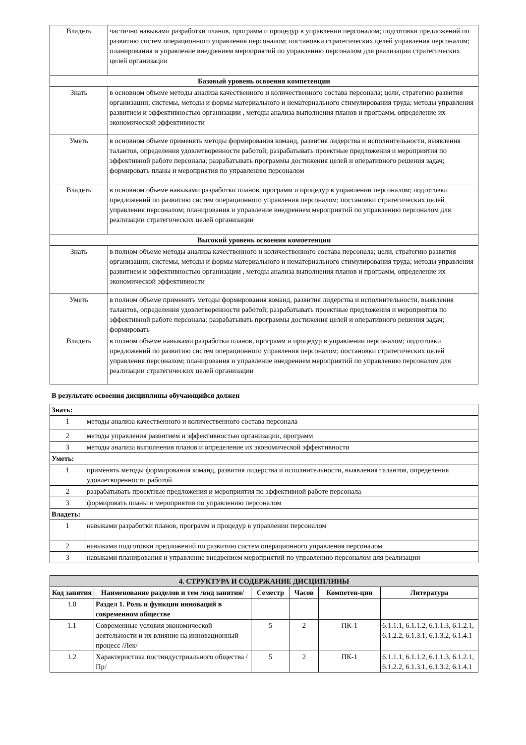| Владеть | частично навыками разработки планов, программ и процедур в управлении персоналом; подготовки предложений по развитию систем операционного управления персоналом; постановки стратегических целей управления персоналом; планирования и управление внедрением мероприятий по управлению персоналом для реализации стратегических целей организации |
| Базовый уровень освоения компетенции | |
| Знать | в основном объеме методы анализа качественного и количественного состава персонала; цели, стратегию развития организации; системы, методы и формы материального и нематериального стимулирования труда; методы управления развитием и эффективностью организации , методы анализа выполнения планов и программ, определение их экономической эффективности |
| Уметь | в основном объеме применять методы формирования команд, развития лидерства и исполнительности, выявления талантов, определения удовлетворенности работой; разрабатывать проектные предложения и мероприятия по эффективной работе персонала; разрабатывать программы достижения целей и оперативного решения задач; формировать планы и мероприятия по управлению персоналом |
| Владеть | в основном объеме навыками разработки планов, программ и процедур в управлении персоналом; подготовки предложений по развитию систем операционного управления персоналом; постановки стратегических целей управления персоналом; планирования и управление внедрением мероприятий по управлению персоналом для реализации стратегических целей организации |
| Высокий уровень освоения компетенции | |
| Знать | в полном объеме методы анализа качественного и количественного состава персонала; цели, стратегию развития организации; системы, методы и формы материального и нематериального стимулирования труда; методы управления развитием и эффективностью организации , методы анализа выполнения планов и программ, определение их экономической эффективности |
| Уметь | в полном объеме применять методы формирования команд, развития лидерства и исполнительности, выявления талантов, определения удовлетворенности работой; разрабатывать проектные предложения и мероприятия по эффективной работе персонала; разрабатывать программы достижения целей и оперативного решения задач; формировать |
| Владеть | в полном объеме навыками разработки планов, программ и процедур в управлении персоналом; подготовки предложений по развитию систем операционного управления персоналом; постановки стратегических целей управления персоналом; планирования и управление внедрением мероприятий по управлению персоналом для реализации стратегических целей организации |
В результате освоения дисциплины обучающийся должен
| Знать: | |
| 1 | методы анализа качественного и количественного состава персонала |
| 2 | методы управления развитием и эффективностью организации, программ |
| 3 | методы анализа выполнения планов и определение их экономической эффективности |
| Уметь: | |
| 1 | применять методы формирования команд, развития лидерства и исполнительности, выявления талантов, определения удовлетворенности работой |
| 2 | разрабатывать проектные предложения и мероприятия по эффективной работе персонала |
| 3 | формировать планы и мероприятия по управлению персоналом |
| Владеть: | |
| 1 | навыками разработки планов, программ и процедур в управлении персоналом |
| 2 | навыками подготовки предложений по развитию систем операционного управления персоналом |
| 3 | навыками планирования и управление внедрением мероприятий по управлению персоналом для реализации |
| 4. СТРУКТУРА И СОДЕРЖАНИЕ ДИСЦИПЛИНЫ | | | | | |
| Код занятия | Наименование разделов и тем /вид занятия/ | Семестр | Часов | Компетен-ции | Литература |
| 1.0 | Раздел 1. Роль и функции инноваций в современном обществе | | | | |
| 1.1 | Современные условия экономической деятельности и их влияние на инновационный процесс /Лек/ | 5 | 2 | ПК-1 | 6.1.1.1, 6.1.1.2, 6.1.1.3, 6.1.2.1, 6.1.2.2, 6.1.3.1, 6.1.3.2, 6.1.4.1 |
| 1.2 | Характеристика постиндустриального общества /Пр/ | 5 | 2 | ПК-1 | 6.1.1.1, 6.1.1.2, 6.1.1.3, 6.1.2.1, 6.1.2.2, 6.1.3.1, 6.1.3.2, 6.1.4.1 |